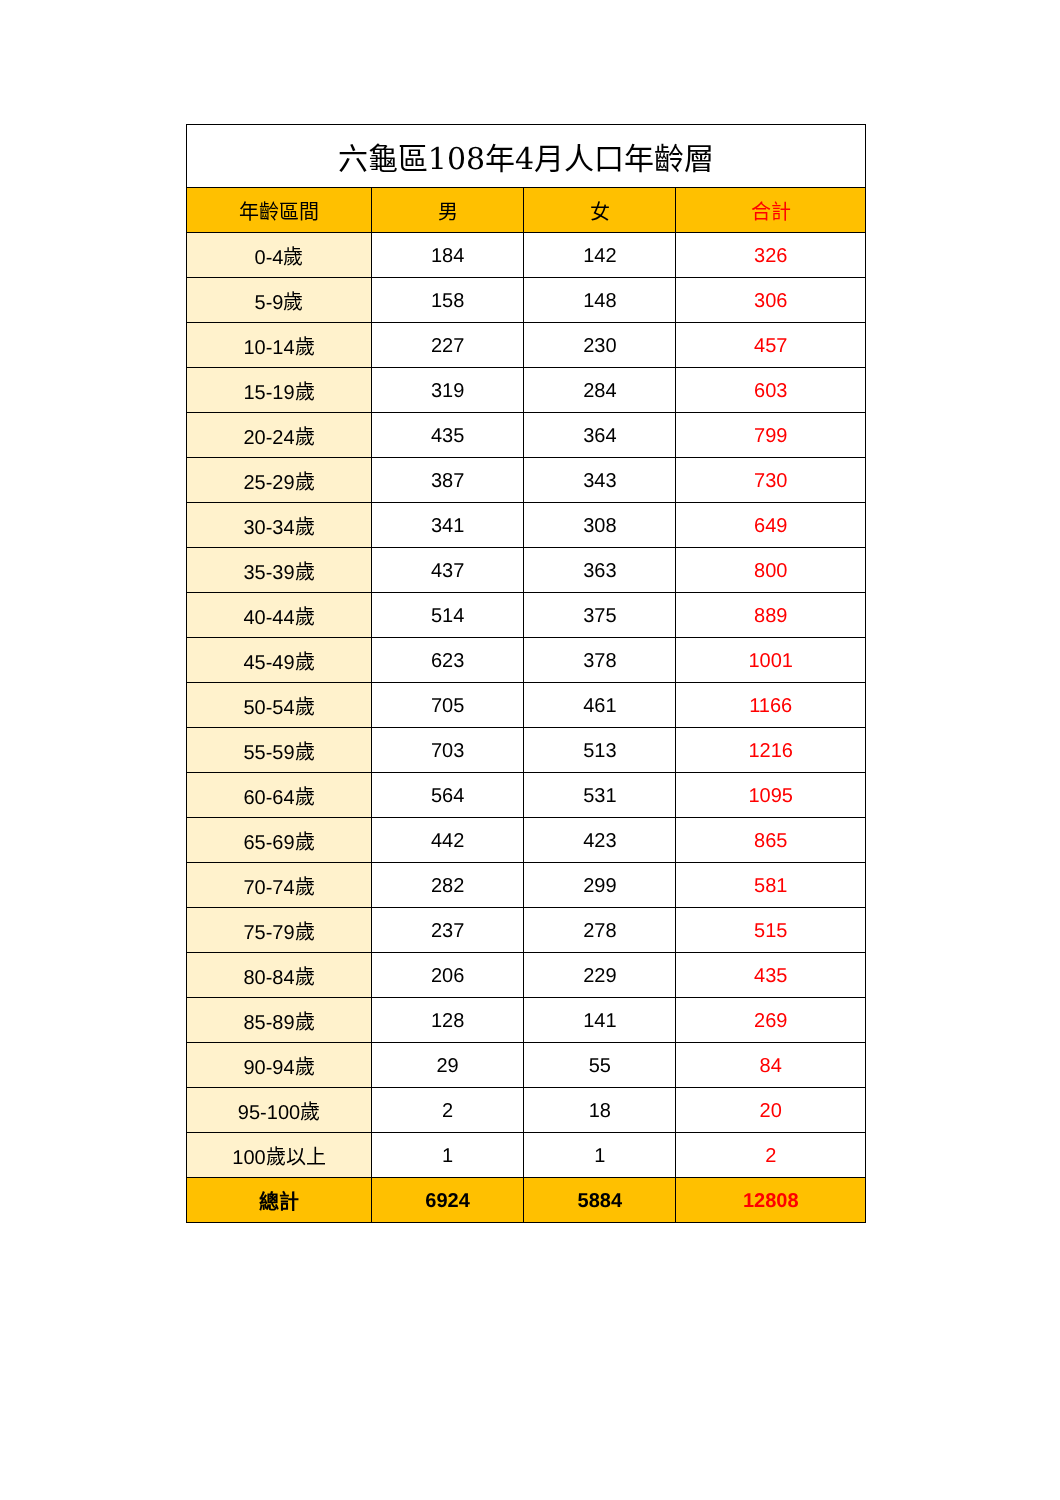| 六龜區108年4月人口年齡層 | | | |
| 年齡區間 | 男 | 女 | 合計 |
| 0-4歲 | 184 | 142 | 326 |
| 5-9歲 | 158 | 148 | 306 |
| 10-14歲 | 227 | 230 | 457 |
| 15-19歲 | 319 | 284 | 603 |
| 20-24歲 | 435 | 364 | 799 |
| 25-29歲 | 387 | 343 | 730 |
| 30-34歲 | 341 | 308 | 649 |
| 35-39歲 | 437 | 363 | 800 |
| 40-44歲 | 514 | 375 | 889 |
| 45-49歲 | 623 | 378 | 1001 |
| 50-54歲 | 705 | 461 | 1166 |
| 55-59歲 | 703 | 513 | 1216 |
| 60-64歲 | 564 | 531 | 1095 |
| 65-69歲 | 442 | 423 | 865 |
| 70-74歲 | 282 | 299 | 581 |
| 75-79歲 | 237 | 278 | 515 |
| 80-84歲 | 206 | 229 | 435 |
| 85-89歲 | 128 | 141 | 269 |
| 90-94歲 | 29 | 55 | 84 |
| 95-100歲 | 2 | 18 | 20 |
| 100歲以上 | 1 | 1 | 2 |
| 總計 | 6924 | 5884 | 12808 |